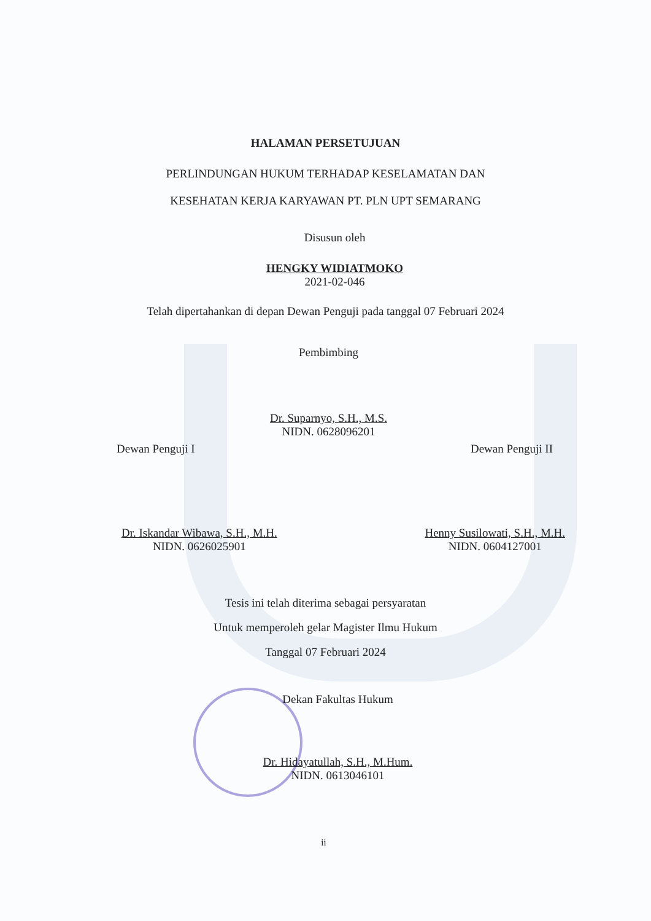HALAMAN PERSETUJUAN
PERLINDUNGAN HUKUM TERHADAP KESELAMATAN DAN
KESEHATAN KERJA KARYAWAN PT. PLN UPT SEMARANG
Disusun oleh
HENGKY WIDIATMOKO
2021-02-046
Telah dipertahankan di depan Dewan Penguji pada tanggal 07 Februari 2024
Pembimbing
Dr. Suparnyo, S.H., M.S.
NIDN. 0628096201
Dewan Penguji I Dewan Penguji II
Dr. Iskandar Wibawa, S.H., M.H.
NIDN. 0626025901
Henny Susilowati, S.H., M.H.
NIDN. 0604127001
Tesis ini telah diterima sebagai persyaratan
Untuk memperoleh gelar Magister Ilmu Hukum
Tanggal 07 Februari 2024
Dekan Fakultas Hukum
Dr. Hidayatullah, S.H., M.Hum.
NIDN. 0613046101
ii